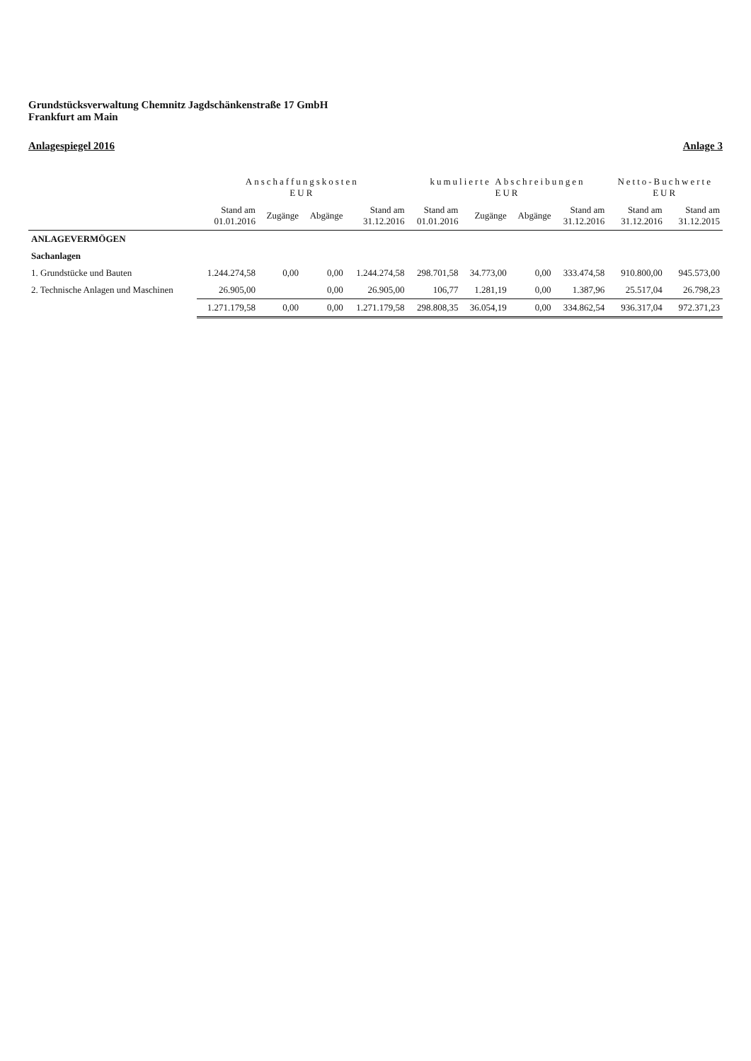Grundstücksverwaltung Chemnitz Jagdschänkenstraße 17 GmbH
Frankfurt am Main
Anlagespiegel 2016 Anlage 3
| | Anschaffungskosten EUR | | | | kumulierte Abschreibungen EUR | | | | Netto-Buchwerte EUR | |
| --- | --- | --- | --- | --- | --- | --- | --- | --- | --- | --- |
| | Stand am 01.01.2016 | Zugänge | Abgänge | Stand am 31.12.2016 | Stand am 01.01.2016 | Zugänge | Abgänge | Stand am 31.12.2016 | Stand am 31.12.2016 | Stand am 31.12.2015 |
| ANLAGEVERMÖGEN | | | | | | | | | | |
| Sachanlagen | | | | | | | | | | |
| 1. Grundstücke und Bauten | 1.244.274,58 | 0,00 | 0,00 | 1.244.274,58 | 298.701,58 | 34.773,00 | 0,00 | 333.474,58 | 910.800,00 | 945.573,00 |
| 2. Technische Anlagen und Maschinen | 26.905,00 | | 0,00 | 26.905,00 | 106,77 | 1.281,19 | 0,00 | 1.387,96 | 25.517,04 | 26.798,23 |
| | 1.271.179,58 | 0,00 | 0,00 | 1.271.179,58 | 298.808,35 | 36.054,19 | 0,00 | 334.862,54 | 936.317,04 | 972.371,23 |